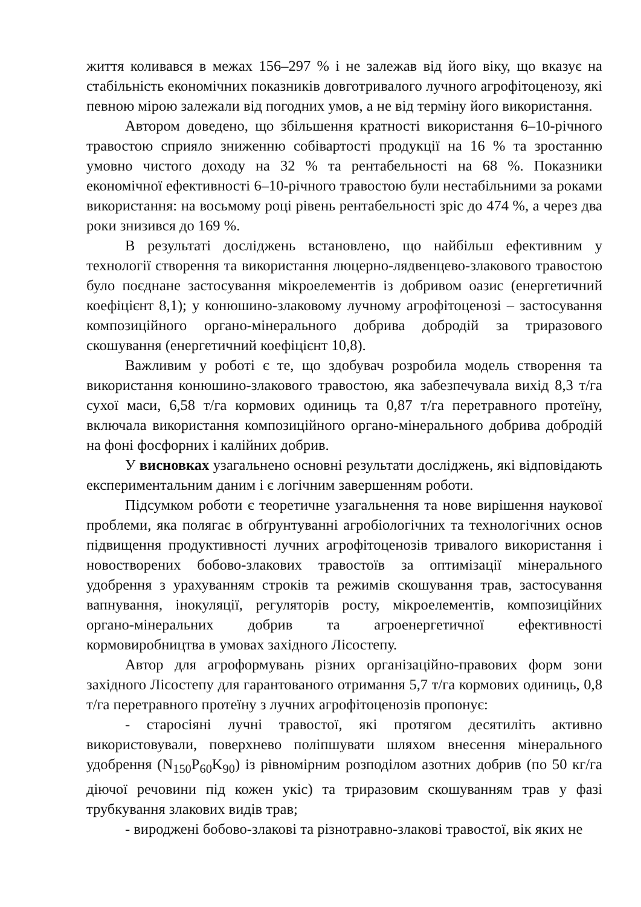життя коливався в межах 156–297 % і не залежав від його віку, що вказує на стабільність економічних показників довготривалого лучного агрофітоценозу, які певною мірою залежали від погодних умов, а не від терміну його використання.
Автором доведено, що збільшення кратності використання 6–10-річного травостою сприяло зниженню собівартості продукції на 16 % та зростанню умовно чистого доходу на 32 % та рентабельності на 68 %. Показники економічної ефективності 6–10-річного травостою були нестабільними за роками використання: на восьмому році рівень рентабельності зріс до 474 %, а через два роки знизився до 169 %.
В результаті досліджень встановлено, що найбільш ефективним у технології створення та використання люцерно-лядвенцево-злакового травостою було поєднане застосування мікроелементів із добривом оазис (енергетичний коефіцієнт 8,1); у конюшино-злаковому лучному агрофітоценозі – застосування композиційного органо-мінерального добрива добродій за триразового скошування (енергетичний коефіцієнт 10,8).
Важливим у роботі є те, що здобувач розробила модель створення та використання конюшино-злакового травостою, яка забезпечувала вихід 8,3 т/га сухої маси, 6,58 т/га кормових одиниць та 0,87 т/га перетравного протеїну, включала використання композиційного органо-мінерального добрива добродій на фоні фосфорних і калійних добрив.
У висновках узагальнено основні результати досліджень, які відповідають експериментальним даним і є логічним завершенням роботи.
Підсумком роботи є теоретичне узагальнення та нове вирішення наукової проблеми, яка полягає в обґрунтуванні агробіологічних та технологічних основ підвищення продуктивності лучних агрофітоценозів тривалого використання і новостворених бобово-злакових травостоїв за оптимізації мінерального удобрення з урахуванням строків та режимів скошування трав, застосування вапнування, інокуляції, регуляторів росту, мікроелементів, композиційних органо-мінеральних добрив та агроенергетичної ефективності кормовиробництва в умовах західного Лісостепу.
Автор для агроформувань різних організаційно-правових форм зони західного Лісостепу для гарантованого отримання 5,7 т/га кормових одиниць, 0,8 т/га перетравного протеїну з лучних агрофітоценозів пропонує:
- старосіяні лучні травостої, які протягом десятиліть активно використовували, поверхнево поліпшувати шляхом внесення мінерального удобрення (N<sub>150</sub>P<sub>60</sub>K<sub>90</sub>) із рівномірним розподілом азотних добрив (по 50 кг/га діючої речовини під кожен укіс) та триразовим скошуванням трав у фазі трубкування злакових видів трав;
- вироджені бобово-злакові та різнотравно-злакові травостої, вік яких не